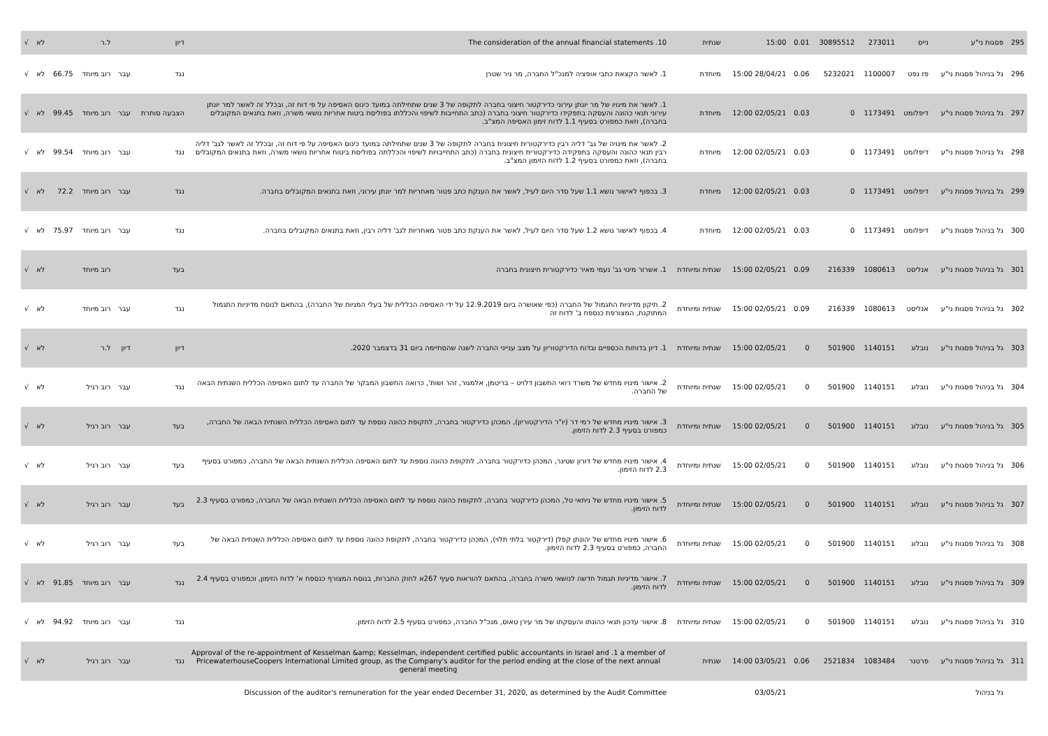| 295 | פסגות ני"ע | נייס | 273011 | 30895512 | 0.01 | 15:00 | שנתית | The consideration of the annual financial statements .10 | דיון | | ל.ר | | לא | √ |
| 296 | גל בניהול פסגות ני"ע | פז נפט | 1100007 | 5232021 | 0.06 | 28/04/21 15:00 | מיוחדת | 1. לאשר הקצאת כתבי אופציה למנכ"ל החברה, מר ניר שטרן | נגד | עבר | רוב מיוחד | 66.75 | לא | √ |
| 297 | גל בניהול פסגות ני"ע | דיפלומט | 1173491 | 0 | 0.03 | 02/05/21 12:00 | מיוחדת | 1. לאשר את מינויו של מר יונתן עירוני כדירקטור חיצוני בחברה לתקופה של 3 שנים שתחילתה במועד כינוס האסיפה על פי דוח זה, ובכלל זה לאשר למר יונתן עירוני תנאי כהונה והעסקה בתפקידו כדירקטור חיצוני בחברה (כתב התחייבות לשיפוי והכללתו בפוליסת ביטוח אחריות נושאי משרה, וזאת בתנאים המקובלים בחברה), וזאת כמפורט בסעיף 1.1 לדוח זימון האסיפה המצ"ב. | הצבעה סותרת | עבר | רוב מיוחד | 99.45 | לא | √ |
| 298 | גל בניהול פסגות ני"ע | דיפלומט | 1173491 | 0 | 0.03 | 02/05/21 12:00 | מיוחדת | 2. לאשר את מינויה של גב' דליה רבין כדירקטורית חיצונית בחברה לתקופה של 3 שנים שתחילתה במועד כינוס האסיפה על פי דוח זה, ובכלל זה לאשר לגב' דליה רבין תנאי כהונה והעסקה בתפקידה כדירקטורית חיצונית בחברה (כתב התחייבויות לשיפוי והכללתה בפוליסת ביטוח אחריות נושאי משרה, וזאת בתנאים המקובלים בחברה), וזאת כמפורט בסעיף 1.2 לדוח הזימון המצ"ב. | נגד | עבר | רוב מיוחד | 99.54 | לא | √ |
| 299 | גל בניהול פסגות ני"ע | דיפלומט | 1173491 | 0 | 0.03 | 02/05/21 12:00 | מיוחדת | 3. בכפוף לאישור נושא 1.1 שעל סדר היום לעיל, לאשר את הענקת כתב פטור מאחריות למר יונתן עירוני, וזאת בתנאים המקובלים בחברה. | נגד | עבר | רוב מיוחד | 72.2 | לא | √ |
| 300 | גל בניהול פסגות ני"ע | דיפלומט | 1173491 | 0 | 0.03 | 02/05/21 12:00 | מיוחדת | 4. בכפוף לאישור נושא 1.2 שעל סדר היום לעיל, לאשר את הענקת כתב פטור מאחריות לגב' דליה רבין, וזאת בתנאים המקובלים בחברה. | נגד | עבר | רוב מיוחד | 75.97 | לא | √ |
| 301 | גל בניהול פסגות ני"ע | אנליסט | 1080613 | 216339 | 0.09 | 02/05/21 15:00 | שנתית ומיוחדת | 1. אשרור מינוי גב' נעמי מאיר כדירקטורית חיצונית בחברה | בעד | | רוב מיוחד | | לא | √ |
| 302 | גל בניהול פסגות ני"ע | אנליסט | 1080613 | 216339 | 0.09 | 02/05/21 15:00 | שנתית ומיוחדת | 2. תיקון מדיניות התגמול של החברה (כפי שאושרה ביום 12.9.2019 על ידי האסיפה הכללית של בעלי המניות של החברה), בהתאם לנוסח מדיניות התגמול המתוקנת, המצורפת כנספח ב' לדוח זה | נגד | עבר | רוב מיוחד | | לא | √ |
| 303 | גל בניהול פסגות ני"ע | נובלוג | 1140151 | 501900 | 0 | 02/05/21 15:00 | שנתית ומיוחדת | 1. דיון בדוחות הכספיים ובדוח הדירקטוריון על מצב ענייני החברה לשנה שהסתיימה ביום 31 בדצמבר 2020. | דיון | דיון | ל.ר | | לא | √ |
| 304 | גל בניהול פסגות ני"ע | נובלוג | 1140151 | 501900 | 0 | 02/05/21 15:00 | שנתית ומיוחדת | 2. אישור מינויו מחדש של משרד רואי החשבון דלויט – בריטמן, אלמגור, זהר ושות', כרואה החשבון המבקר של החברה עד לתום האסיפה הכללית השנתית הבאה של החברה. | נגד | עבר | רוב רגיל | | לא | √ |
| 305 | גל בניהול פסגות ני"ע | נובלוג | 1140151 | 501900 | 0 | 02/05/21 15:00 | שנתית ומיוחדת | 3. אישור מינויו מחדש של רמי דר (יו"ר הדירקטוריון), המכהן כדירקטור בחברה, לתקופת כהונה נוספת עד לתום האסיפה הכללית השנתית הבאה של החברה, כמפורט בסעיף 2.3 לדוח הזימון. | בעד | עבר | רוב רגיל | | לא | √ |
| 306 | גל בניהול פסגות ני"ע | נובלוג | 1140151 | 501900 | 0 | 02/05/21 15:00 | שנתית ומיוחדת | 4. אישור מינויו מחדש של דורון שטיגר, המכהן כדירקטור בחברה, לתקופת כהונה נוספת עד לתום האסיפה הכללית השנתית הבאה של החברה, כמפורט בסעיף 2.3 לדוח הזימון. | בעד | עבר | רוב רגיל | | לא | √ |
| 307 | גל בניהול פסגות ני"ע | נובלוג | 1140151 | 501900 | 0 | 02/05/21 15:00 | שנתית ומיוחדת | 5. אישור מינויו מחדש של ניתאי טל, המכהן כדירקטור בחברה, לתקופת כהונה נוספת עד לתום האסיפה הכללית השנתית הבאה של החברה, כמפורט בסעיף 2.3 לדוח הזימון. | בעד | עבר | רוב רגיל | | לא | √ |
| 308 | גל בניהול פסגות ני"ע | נובלוג | 1140151 | 501900 | 0 | 02/05/21 15:00 | שנתית ומיוחדת | 6. אישור מינויו מחדש של יהונתן קפלן (דירקטור בלתי תלוי), המכהן כדירקטור בחברה, לתקופת כהונה נוספת עד לתום האסיפה הכללית השנתית הבאה של החברה, כמפורט בסעיף 2.3 לדוח הזימון. | בעד | עבר | רוב רגיל | | לא | √ |
| 309 | גל בניהול פסגות ני"ע | נובלוג | 1140151 | 501900 | 0 | 02/05/21 15:00 | שנתית ומיוחדת | 7. אישור מדיניות תגמול חדשה לנושאי משרה בחברה, בהתאם להוראות סעיף 267א לחוק החברות, בנוסח המצורף כנספח א' לדוח הזימון, וכמפורט בסעיף 2.4 לדוח הזימון. | נגד | עבר | רוב מיוחד | 91.85 | לא | √ |
| 310 | גל בניהול פסגות ני"ע | נובלוג | 1140151 | 501900 | 0 | 02/05/21 15:00 | שנתית ומיוחדת | 8. אישור עדכון תנאי כהונתו והעסקתו של מר עירן טאוס, מנכ"ל החברה, כמפורט בסעיף 2.5 לדוח הזימון. | נגד | עבר | רוב מיוחד | 94.92 | לא | √ |
| 311 | גל בניהול פסגות ני"ע | פרטנר | 1083484 | 2521834 | 0.06 | 03/05/21 14:00 | שנתית | Approval of the re-appointment of Kesselman &amp; Kesselman, independent certified public accountants in Israel and .1 a member of PricewaterhouseCoopers International Limited group, as the Company's auditor for the period ending at the close of the next annual general meeting | נגד | עבר | רוב רגיל | | לא | √ |
| | גל בניהול | | | | | 03/05/21 | | Discussion of the auditor's remuneration for the year ended December 31, 2020, as determined by the Audit Committee | | | | | | |